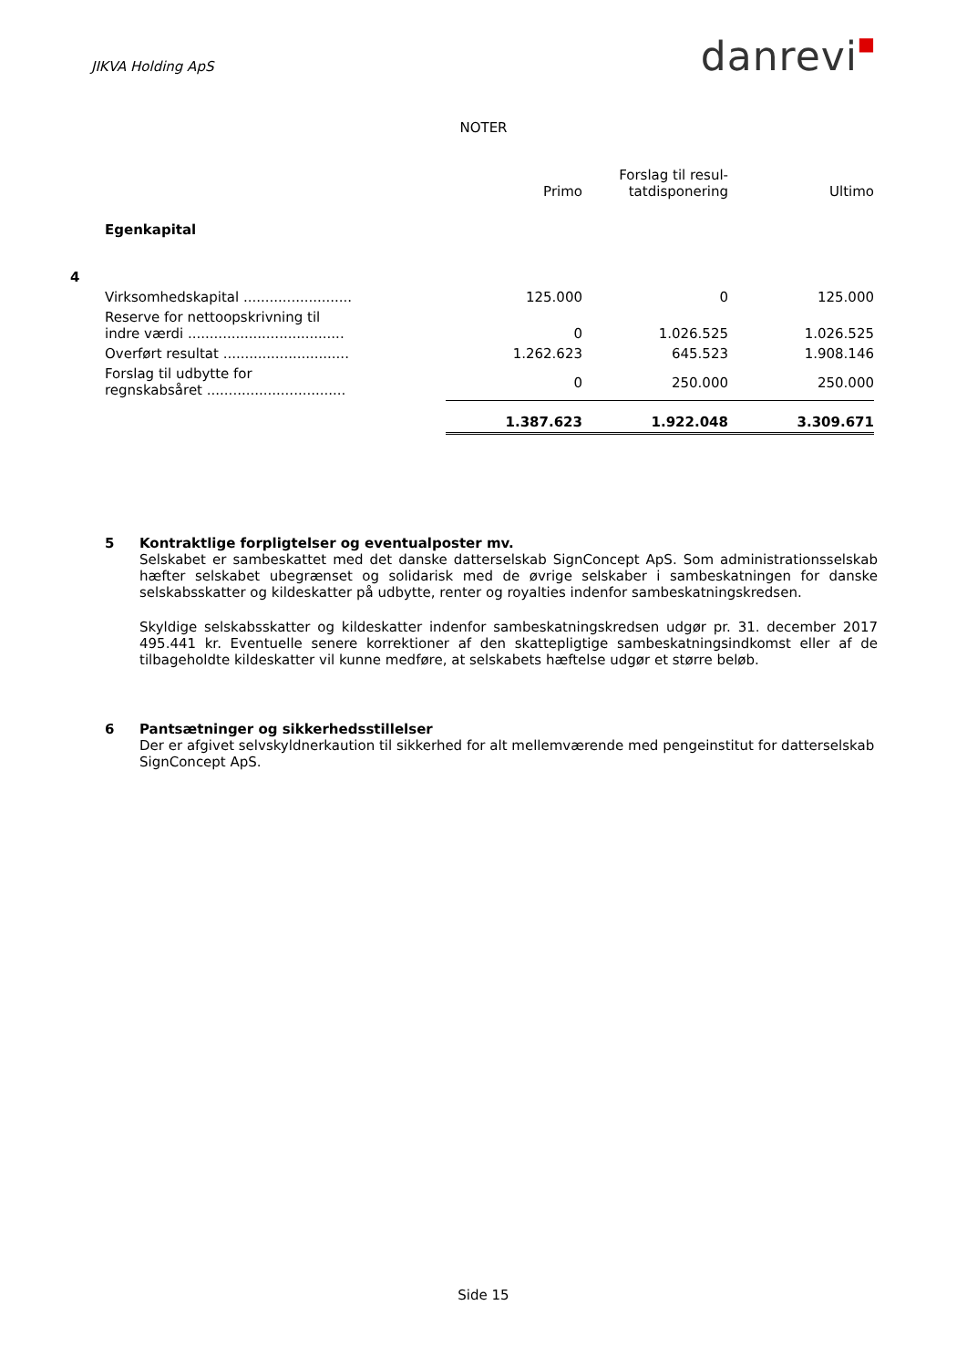JIKVA Holding ApS
danrevi■
NOTER
| | | Primo | Forslag til resul- tatdisponering | Ultimo |
| --- | --- | --- | --- | --- |
| 4 | Egenkapital | | | |
| | Virksomhedskapital ......................... | 125.000 | 0 | 125.000 |
| | Reserve for nettoopskrivning til indre værdi .................................... | 0 | 1.026.525 | 1.026.525 |
| | Overført resultat ............................. | 1.262.623 | 645.523 | 1.908.146 |
| | Forslag til udbytte for regnskabsåret ................................ | 0 | 250.000 | 250.000 |
| | | 1.387.623 | 1.922.048 | 3.309.671 |
5 Kontraktlige forpligtelser og eventualposter mv.
Selskabet er sambeskattet med det danske datterselskab SignConcept ApS. Som administrationsselskab hæfter selskabet ubegrænset og solidarisk med de øvrige selskaber i sambeskatningen for danske selskabsskatter og kildeskatter på udbytte, renter og royalties indenfor sambeskatningskredsen.
Skyldige selskabsskatter og kildeskatter indenfor sambeskatningskredsen udgør pr. 31. december 2017 495.441 kr. Eventuelle senere korrektioner af den skattepligtige sambeskatningsindkomst eller af de tilbageholdte kildeskatter vil kunne medføre, at selskabets hæftelse udgør et større beløb.
6 Pantsætninger og sikkerhedsstillelser
Der er afgivet selvskyldnerkaution til sikkerhed for alt mellemværende med pengeinstitut for datterselskab SignConcept ApS.
Side 15